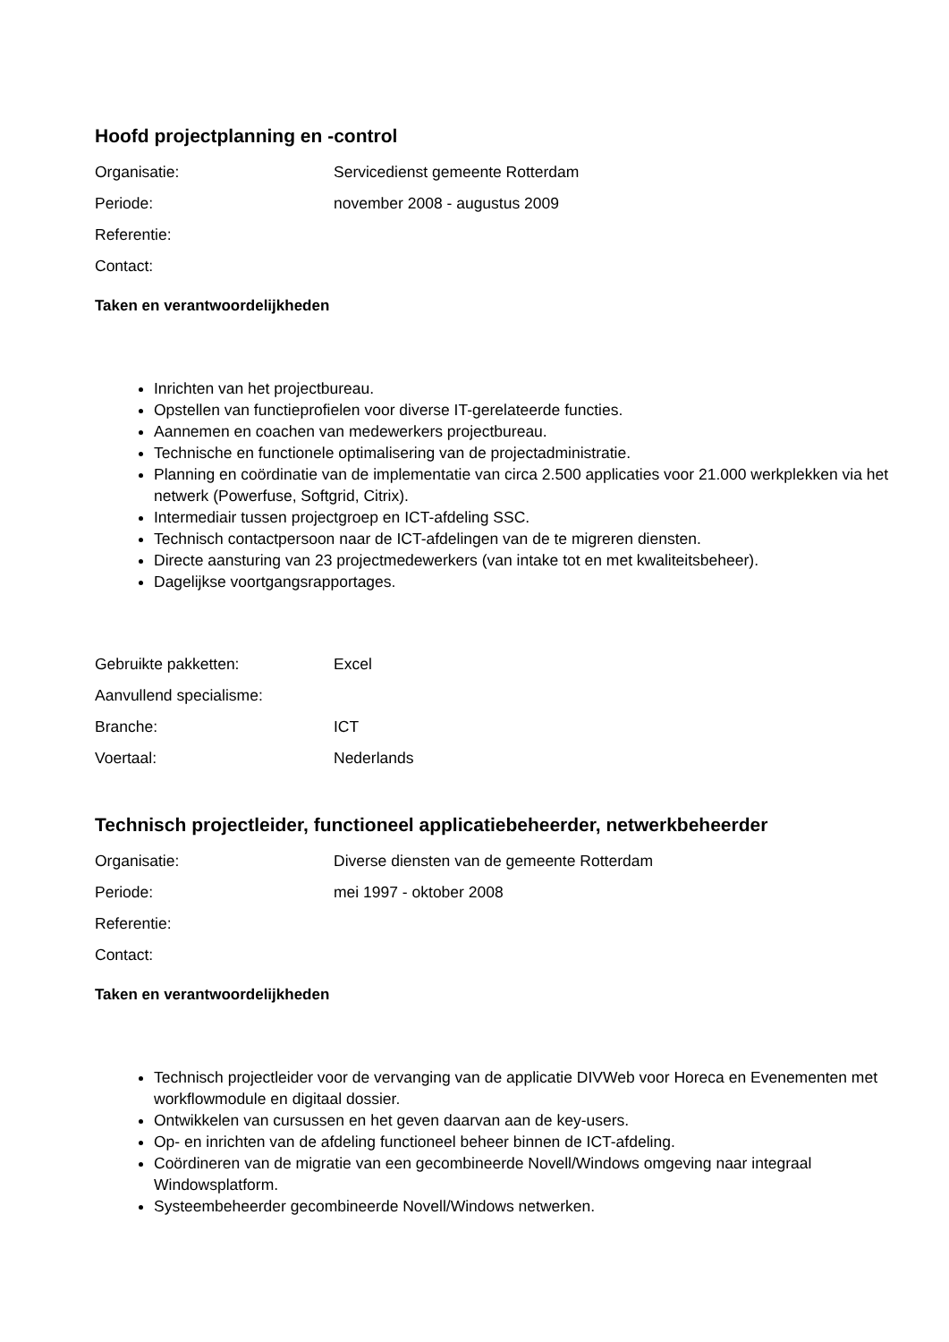Hoofd projectplanning en -control
Organisatie: Servicedienst gemeente Rotterdam
Periode: november 2008 - augustus 2009
Referentie:
Contact:
Taken en verantwoordelijkheden
Inrichten van het projectbureau.
Opstellen van functieprofielen voor diverse IT-gerelateerde functies.
Aannemen en coachen van medewerkers projectbureau.
Technische en functionele optimalisering van de projectadministratie.
Planning en coördinatie van de implementatie van circa 2.500 applicaties voor 21.000 werkplekken via het netwerk (Powerfuse, Softgrid, Citrix).
Intermediair tussen projectgroep en ICT-afdeling SSC.
Technisch contactpersoon naar de ICT-afdelingen van de te migreren diensten.
Directe aansturing van 23 projectmedewerkers (van intake tot en met kwaliteitsbeheer).
Dagelijkse voortgangsrapportages.
Gebruikte pakketten: Excel
Aanvullend specialisme:
Branche: ICT
Voertaal: Nederlands
Technisch projectleider, functioneel applicatiebeheerder, netwerkbeheerder
Organisatie: Diverse diensten van de gemeente Rotterdam
Periode: mei 1997 - oktober 2008
Referentie:
Contact:
Taken en verantwoordelijkheden
Technisch projectleider voor de vervanging van de applicatie DIVWeb voor Horeca en Evenementen met workflowmodule en digitaal dossier.
Ontwikkelen van cursussen en het geven daarvan aan de key-users.
Op- en inrichten van de afdeling functioneel beheer binnen de ICT-afdeling.
Coördineren van de migratie van een gecombineerde Novell/Windows omgeving naar integraal Windowsplatform.
Systeembeheerder gecombineerde Novell/Windows netwerken.